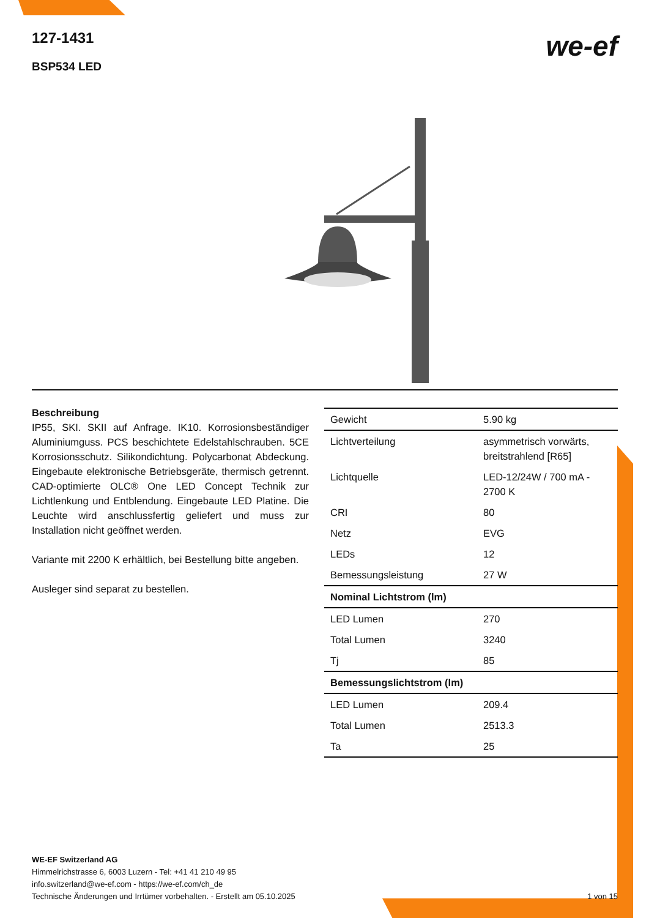127-1431
BSP534 LED
we-ef
Beschreibung
IP55, SKI. SKII auf Anfrage. IK10. Korrosionsbeständiger Aluminiumguss. PCS beschichtete Edelstahlschrauben. 5CE Korrosionsschutz. Silikondichtung. Polycarbonat Abdeckung. Eingebaute elektronische Betriebsgeräte, thermisch getrennt. CAD-optimierte OLC® One LED Concept Technik zur Lichtlenkung und Entblendung. Eingebaute LED Platine. Die Leuchte wird anschlussfertig geliefert und muss zur Installation nicht geöffnet werden.
Variante mit 2200 K erhältlich, bei Bestellung bitte angeben.
Ausleger sind separat zu bestellen.
| Gewicht | 5.90 kg |
| Lichtverteilung | asymmetrisch vorwärts, breitstrahlend [R65] |
| Lichtquelle | LED-12/24W / 700 mA - 2700 K |
| CRI | 80 |
| Netz | EVG |
| LEDs | 12 |
| Bemessungsleistung | 27 W |
| Nominal Lichtstrom (lm) | |
| LED Lumen | 270 |
| Total Lumen | 3240 |
| Tj | 85 |
| Bemessungslichtstrom (lm) | |
| LED Lumen | 209.4 |
| Total Lumen | 2513.3 |
| Ta | 25 |
WE-EF Switzerland AG
Himmelrichstrasse 6, 6003 Luzern - Tel: +41 41 210 49 95
info.switzerland@we-ef.com - https://we-ef.com/ch_de
Technische Änderungen und Irrtümer vorbehalten. - Erstellt am 05.10.2025 1 von 15